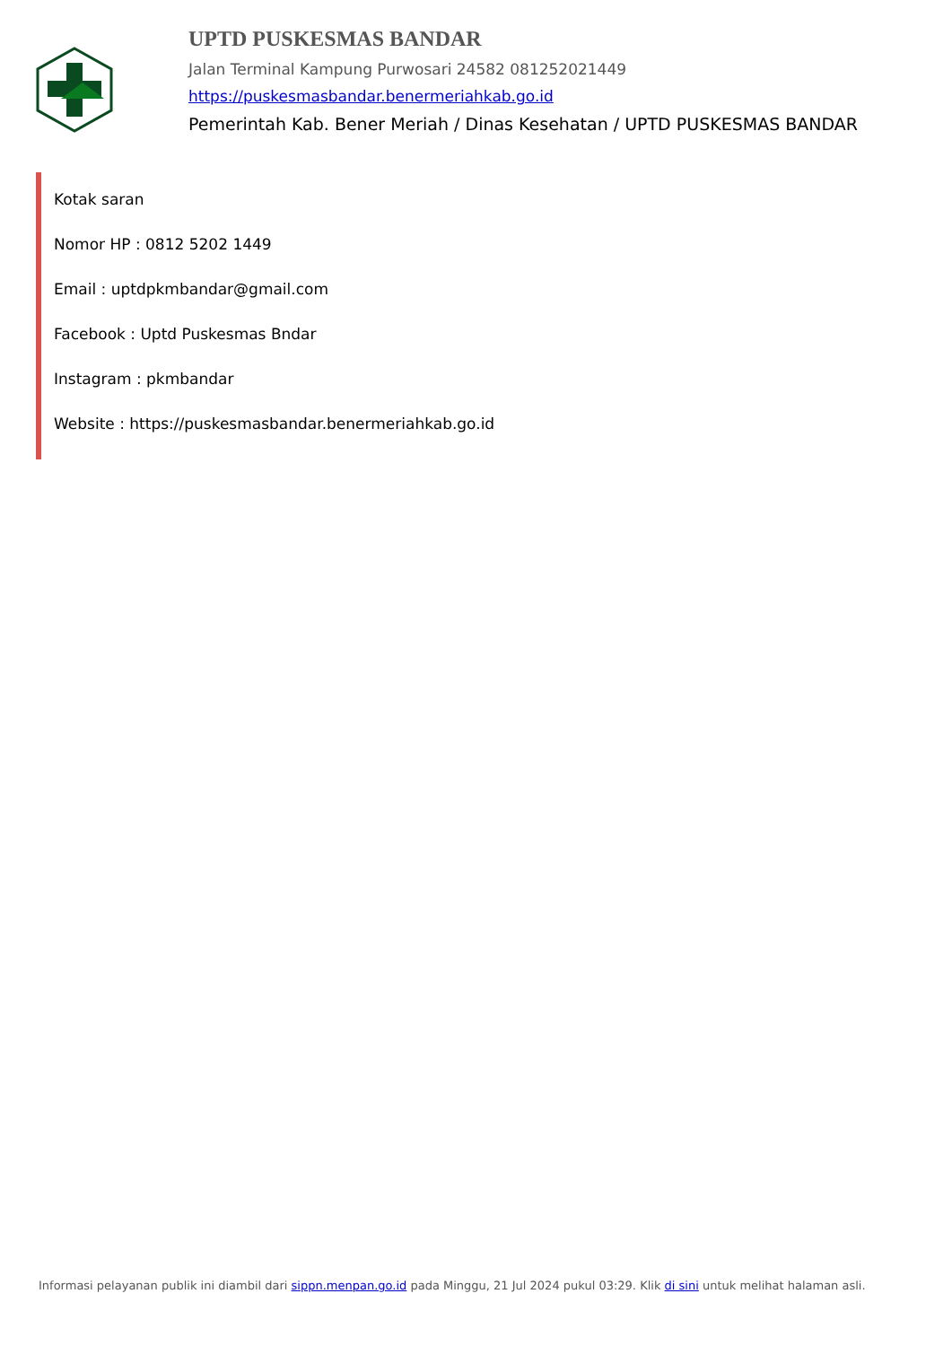UPTD PUSKESMAS BANDAR
Jalan Terminal Kampung Purwosari 24582 081252021449
https://puskesmasbandar.benermeriahkab.go.id
Pemerintah Kab. Bener Meriah / Dinas Kesehatan / UPTD PUSKESMAS BANDAR
Kotak saran
Nomor HP : 0812 5202 1449
Email : uptdpkmbandar@gmail.com
Facebook : Uptd Puskesmas Bndar
Instagram : pkmbandar
Website : https://puskesmasbandar.benermeriahkab.go.id
Informasi pelayanan publik ini diambil dari sippn.menpan.go.id pada Minggu, 21 Jul 2024 pukul 03:29. Klik di sini untuk melihat halaman asli.